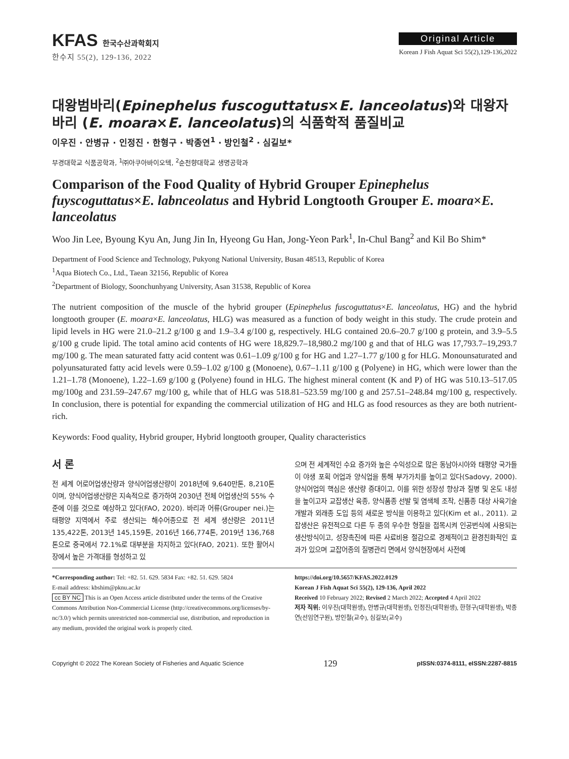KFAS 한국수산과학회지
한수지 55(2), 129-136, 2022
Original Article
Korean J Fish Aquat Sci 55(2),129-136,2022
대왕범바리(Epinephelus fuscoguttatus×E. lanceolatus)와 대왕자바리 (E. moara×E. lanceolatus)의 식품학적 품질비교
이우진 · 안병규 · 인정진 · 한형구 · 박종연<sup>1</sup> · 방인철<sup>2</sup> · 심길보*
부경대학교 식품공학과, <sup>1</sup>㈜아쿠아바이오텍, <sup>2</sup>순천향대학교 생명공학과
Comparison of the Food Quality of Hybrid Grouper Epinephelus fuyscoguttatus×E. labnceolatus and Hybrid Longtooth Grouper E. moara×E. lanceolatus
Woo Jin Lee, Byoung Kyu An, Jung Jin In, Hyeong Gu Han, Jong-Yeon Park<sup>1</sup>, In-Chul Bang<sup>2</sup> and Kil Bo Shim*
Department of Food Science and Technology, Pukyong National University, Busan 48513, Republic of Korea
<sup>1</sup> Aqua Biotech Co., Ltd., Taean 32156, Republic of Korea
<sup>2</sup> Department of Biology, Soonchunhyang University, Asan 31538, Republic of Korea
The nutrient composition of the muscle of the hybrid grouper (Epinephelus fuscoguttatus×E. lanceolatus, HG) and the hybrid longtooth grouper (E. moara×E. lanceolatus, HLG) was measured as a function of body weight in this study. The crude protein and lipid levels in HG were 21.0–21.2 g/100 g and 1.9–3.4 g/100 g, respectively. HLG contained 20.6–20.7 g/100 g protein, and 3.9–5.5 g/100 g crude lipid. The total amino acid contents of HG were 18,829.7–18,980.2 mg/100 g and that of HLG was 17,793.7–19,293.7 mg/100 g. The mean saturated fatty acid content was 0.61–1.09 g/100 g for HG and 1.27–1.77 g/100 g for HLG. Monounsaturated and polyunsaturated fatty acid levels were 0.59–1.02 g/100 g (Monoene), 0.67–1.11 g/100 g (Polyene) in HG, which were lower than the 1.21–1.78 (Monoene), 1.22–1.69 g/100 g (Polyene) found in HLG. The highest mineral content (K and P) of HG was 510.13–517.05 mg/100g and 231.59–247.67 mg/100 g, while that of HLG was 518.81–523.59 mg/100 g and 257.51–248.84 mg/100 g, respectively. In conclusion, there is potential for expanding the commercial utilization of HG and HLG as food resources as they are both nutrient-rich.
Keywords: Food quality, Hybrid grouper, Hybrid longtooth grouper, Quality characteristics
서 론
전 세계 어로어업생산량과 양식어업생산량이 2018년에 9,640만톤, 8,210톤이며, 양식어업생산량은 지속적으로 증가하여 2030년 전체 어업생산의 55% 수준에 이를 것으로 예상하고 있다(FAO, 2020). 바리과 어류(Grouper nei.)는 태평양 지역에서 주로 생산되는 해수어종으로 전 세계 생산량은 2011년 135,422톤, 2013년 145,159톤, 2016년 166,774톤, 2019년 136,768톤으로 중국에서 72.1%로 대부분을 차지하고 있다(FAO, 2021). 또한 활어시장에서 높은 가격대를 형성하고 있
으며 전 세계적인 수요 증가와 높은 수익성으로 많은 동남아시아와 태평양 국가들이 야생 포획 어업과 양식업을 통해 부가가치를 높이고 있다(Sadovy, 2000). 양식어업의 핵심은 생산량 증대이고, 이를 위한 성장성 향상과 질병 및 온도 내성을 높이고자 교잡생산 육종, 양식품종 선발 및 염색체 조작, 신품종 대상 사육기술개발과 외래종 도입 등의 새로운 방식을 이용하고 있다(Kim et al., 2011). 교잡생산은 유전적으로 다른 두 종의 우수한 형질을 접목시켜 인공번식에 사용되는 생산방식이고, 성장촉진에 따른 사료비용 절감으로 경제적이고 환경친화적인 효과가 있으며 교잡어종의 질병관리 면에서 양식현장에서 사전예
*Corresponding author: Tel: +82. 51. 629. 5834 Fax: +82. 51. 629. 5824
E-mail address: kbshim@pknu.ac.kr
cc BY NC This is an Open Access article distributed under the terms of the Creative Commons Attribution Non-Commercial License (http://creativecommons.org/licenses/by-nc/3.0/) which permits unrestricted non-commercial use, distribution, and reproduction in any medium, provided the original work is properly cited.
https://doi.org/10.5657/KFAS.2022.0129
Korean J Fish Aquat Sci 55(2), 129-136, April 2022
Received 10 February 2022; Revised 2 March 2022; Accepted 4 April 2022
저자 직위: 이우진(대학원생), 안병규(대학원생), 인정진(대학원생), 한형구(대학원생), 박종연(선임연구원), 방인철(교수), 심길보(교수)
Copyright © 2022 The Korean Society of Fisheries and Aquatic Science 129 pISSN:0374-8111, eISSN:2287-8815